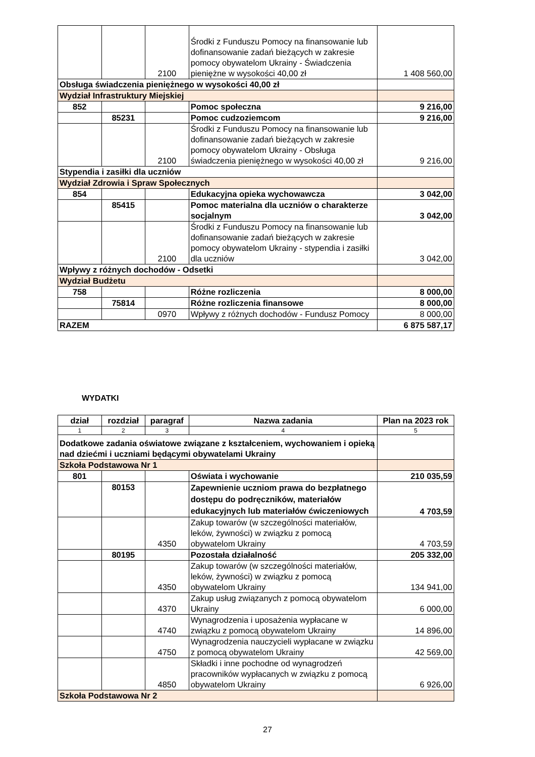| | | 2100 | Środki z Funduszu Pomocy na finansowanie lub dofinansowanie zadań bieżących w zakresie pomocy obywatelom Ukrainy - Świadczenia pieniężne w wysokości 40,00 zł | 1 408 560,00 |
| Obsługa świadczenia pieniężnego w wysokości 40,00 zł | | | | |
| Wydział Infrastruktury Miejskiej | | | | |
| 852 | | | Pomoc społeczna | 9 216,00 |
| | 85231 | | Pomoc cudzoziemcom | 9 216,00 |
| | | 2100 | Środki z Funduszu Pomocy na finansowanie lub dofinansowanie zadań bieżących w zakresie pomocy obywatelom Ukrainy - Obsługa świadczenia pieniężnego w wysokości 40,00 zł | 9 216,00 |
| Stypendia i zasiłki dla uczniów | | | | |
| Wydział Zdrowia i Spraw Społecznych | | | | |
| 854 | | | Edukacyjna opieka wychowawcza | 3 042,00 |
| | 85415 | | Pomoc materialna dla uczniów o charakterze socjalnym | 3 042,00 |
| | | 2100 | Środki z Funduszu Pomocy na finansowanie lub dofinansowanie zadań bieżących w zakresie pomocy obywatelom Ukrainy - stypendia i zasiłki dla uczniów | 3 042,00 |
| Wpływy z różnych dochodów - Odsetki | | | | |
| Wydział Budżetu | | | | |
| 758 | | | Różne rozliczenia | 8 000,00 |
| | 75814 | | Różne rozliczenia finansowe | 8 000,00 |
| | | 0970 | Wpływy z różnych dochodów - Fundusz Pomocy | 8 000,00 |
| RAZEM | | | | 6 875 587,17 |
WYDATKI
| dział | rozdział | paragraf | Nazwa zadania | Plan na 2023 rok |
| --- | --- | --- | --- | --- |
| 1 | 2 | 3 | 4 | 5 |
| Dodatkowe zadania oświatowe związane z kształceniem, wychowaniem i opieką nad dziećmi i uczniami będącymi obywatelami Ukrainy | | | | |
| Szkoła Podstawowa Nr 1 | | | | |
| 801 | | | Oświata i wychowanie | 210 035,59 |
| | 80153 | | Zapewnienie uczniom prawa do bezpłatnego dostępu do podręczników, materiałów edukacyjnych lub materiałów ćwiczeniowych | 4 703,59 |
| | | 4350 | Zakup towarów (w szczególności materiałów, leków, żywności) w związku z pomocą obywatelom Ukrainy | 4 703,59 |
| | 80195 | | Pozostała działalność | 205 332,00 |
| | | 4350 | Zakup towarów (w szczególności materiałów, leków, żywności) w związku z pomocą obywatelom Ukrainy | 134 941,00 |
| | | 4370 | Zakup usług związanych z pomocą obywatelom Ukrainy | 6 000,00 |
| | | 4740 | Wynagrodzenia i uposażenia wypłacane w związku z pomocą obywatelom Ukrainy | 14 896,00 |
| | | 4750 | Wynagrodzenia nauczycieli wypłacane w związku z pomocą obywatelom Ukrainy | 42 569,00 |
| | | 4850 | Składki i inne pochodne od wynagrodzeń pracowników wypłacanych w związku z pomocą obywatelom Ukrainy | 6 926,00 |
| Szkoła Podstawowa Nr 2 | | | | |
27